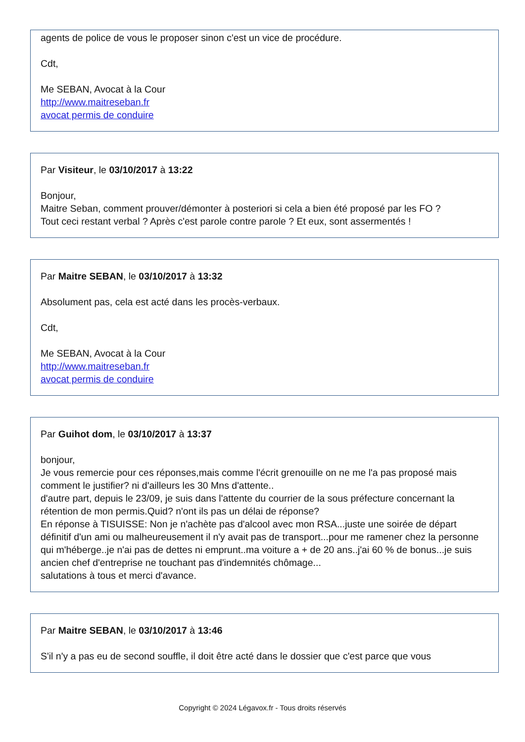agents de police de vous le proposer sinon c'est un vice de procédure.
Cdt,
Me SEBAN, Avocat à la Cour
http://www.maitreseban.fr
avocat permis de conduire
Par Visiteur, le 03/10/2017 à 13:22
Bonjour,
Maitre Seban, comment prouver/démonter à posteriori si cela a bien été proposé par les FO ?
Tout ceci restant verbal ? Après c'est parole contre parole ? Et eux, sont assermentés !
Par Maitre SEBAN, le 03/10/2017 à 13:32
Absolument pas, cela est acté dans les procès-verbaux.
Cdt,
Me SEBAN, Avocat à la Cour
http://www.maitreseban.fr
avocat permis de conduire
Par Guihot dom, le 03/10/2017 à 13:37
bonjour,
Je vous remercie pour ces réponses,mais comme l'écrit grenouille on ne me l'a pas proposé mais comment le justifier? ni d'ailleurs les 30 Mns d'attente..
d'autre part, depuis le 23/09, je suis dans l'attente du courrier de la sous préfecture concernant la rétention de mon permis.Quid? n'ont ils pas un délai de réponse?
En réponse à TISUISSE: Non je n'achète pas d'alcool avec mon RSA...juste une soirée de départ définitif d'un ami ou malheureusement il n'y avait pas de transport...pour me ramener chez la personne qui m'héberge..je n'ai pas de dettes ni emprunt..ma voiture a + de 20 ans..j'ai 60 % de bonus...je suis ancien chef d'entreprise ne touchant pas d'indemnités chômage...
salutations à tous et merci d'avance.
Par Maitre SEBAN, le 03/10/2017 à 13:46
S'il n'y a pas eu de second souffle, il doit être acté dans le dossier que c'est parce que vous
Copyright © 2024 Légavox.fr - Tous droits réservés